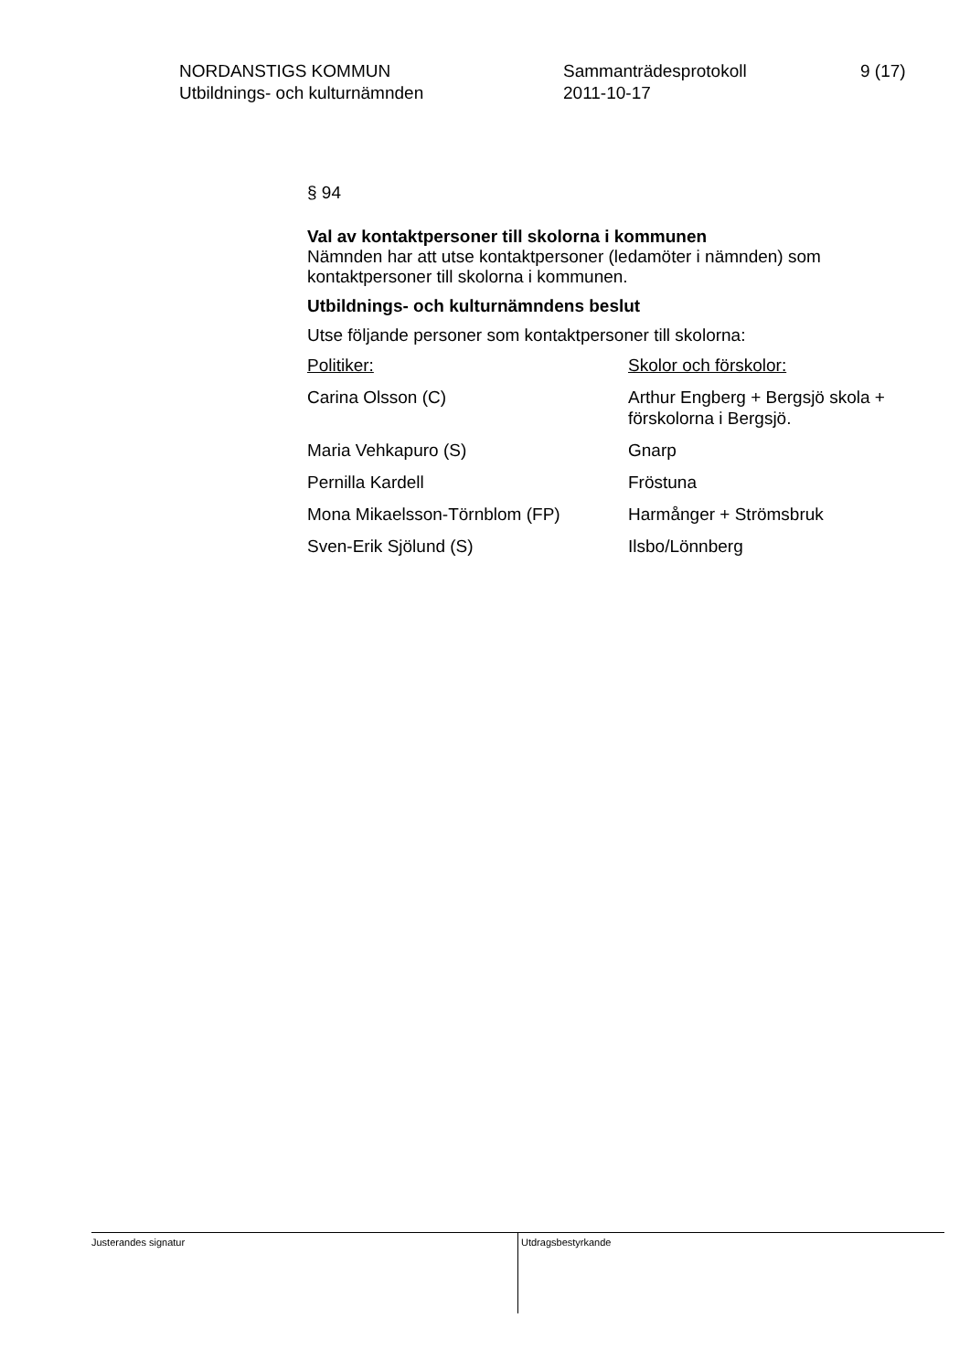NORDANSTIGS KOMMUN
Utbildnings- och kulturnämnden
Sammanträdesprotokoll
2011-10-17
9 (17)
§ 94
Val av kontaktpersoner till skolorna i kommunen
Nämnden har att utse kontaktpersoner (ledamöter i nämnden) som kontaktpersoner till skolorna i kommunen.
Utbildnings- och kulturnämndens beslut
Utse följande personer som kontaktpersoner till skolorna:
| Politiker: | Skolor och förskolor: |
| Carina Olsson (C) | Arthur Engberg + Bergsjö skola + förskolorna i Bergsjö. |
| Maria Vehkapuro (S) | Gnarp |
| Pernilla Kardell | Fröstuna |
| Mona Mikaelsson-Törnblom (FP) | Harmånger + Strömsbruk |
| Sven-Erik Sjölund (S) | Ilsbo/Lönnberg |
Justerandes signatur
Utdragsbestyrkande